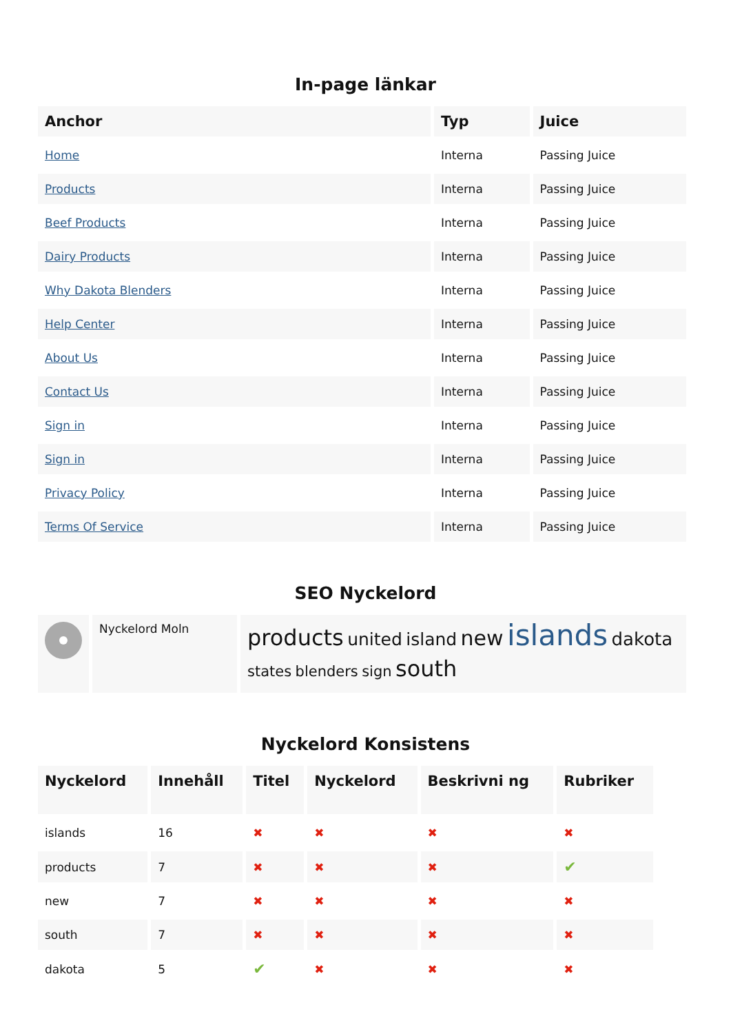In-page länkar
| Anchor | Typ | Juice |
| --- | --- | --- |
| Home | Interna | Passing Juice |
| Products | Interna | Passing Juice |
| Beef Products | Interna | Passing Juice |
| Dairy Products | Interna | Passing Juice |
| Why Dakota Blenders | Interna | Passing Juice |
| Help Center | Interna | Passing Juice |
| About Us | Interna | Passing Juice |
| Contact Us | Interna | Passing Juice |
| Sign in | Interna | Passing Juice |
| Sign in | Interna | Passing Juice |
| Privacy Policy | Interna | Passing Juice |
| Terms Of Service | Interna | Passing Juice |
SEO Nyckelord
| | Nyckelord Moln | products united island new islands dakota states blenders sign south |
Nyckelord Konsistens
| Nyckelord | Innehåll | Titel | Nyckelord | Beskrivni ng | Rubriker |
| --- | --- | --- | --- | --- | --- |
| islands | 16 | ✖ | ✖ | ✖ | ✖ |
| products | 7 | ✖ | ✖ | ✖ | ✔ |
| new | 7 | ✖ | ✖ | ✖ | ✖ |
| south | 7 | ✖ | ✖ | ✖ | ✖ |
| dakota | 5 | ✔ | ✖ | ✖ | ✖ |